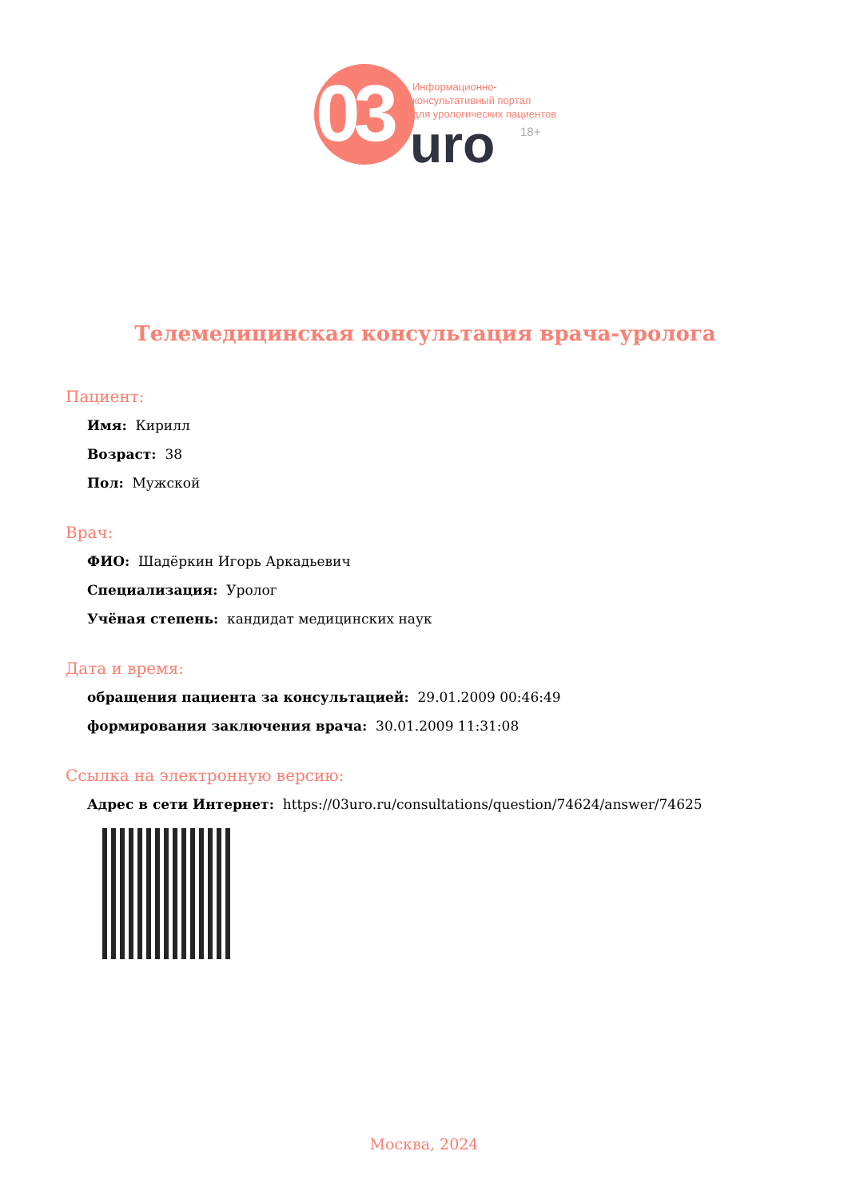03
Информационно-
консультативный портал
для урологических пациентов
uro 18+
Телемедицинская консультация врача-уролога
Пациент:
Имя: Кирилл
Возраст: 38
Пол: Мужской
Врач:
ФИО: Шадёркин Игорь Аркадьевич
Специализация: Уролог
Учёная степень: кандидат медицинских наук
Дата и время:
обращения пациента за консультацией: 29.01.2009 00:46:49
формирования заключения врача: 30.01.2009 11:31:08
Ссылка на электронную версию:
Адрес в сети Интернет: https://03uro.ru/consultations/question/74624/answer/74625
Москва, 2024